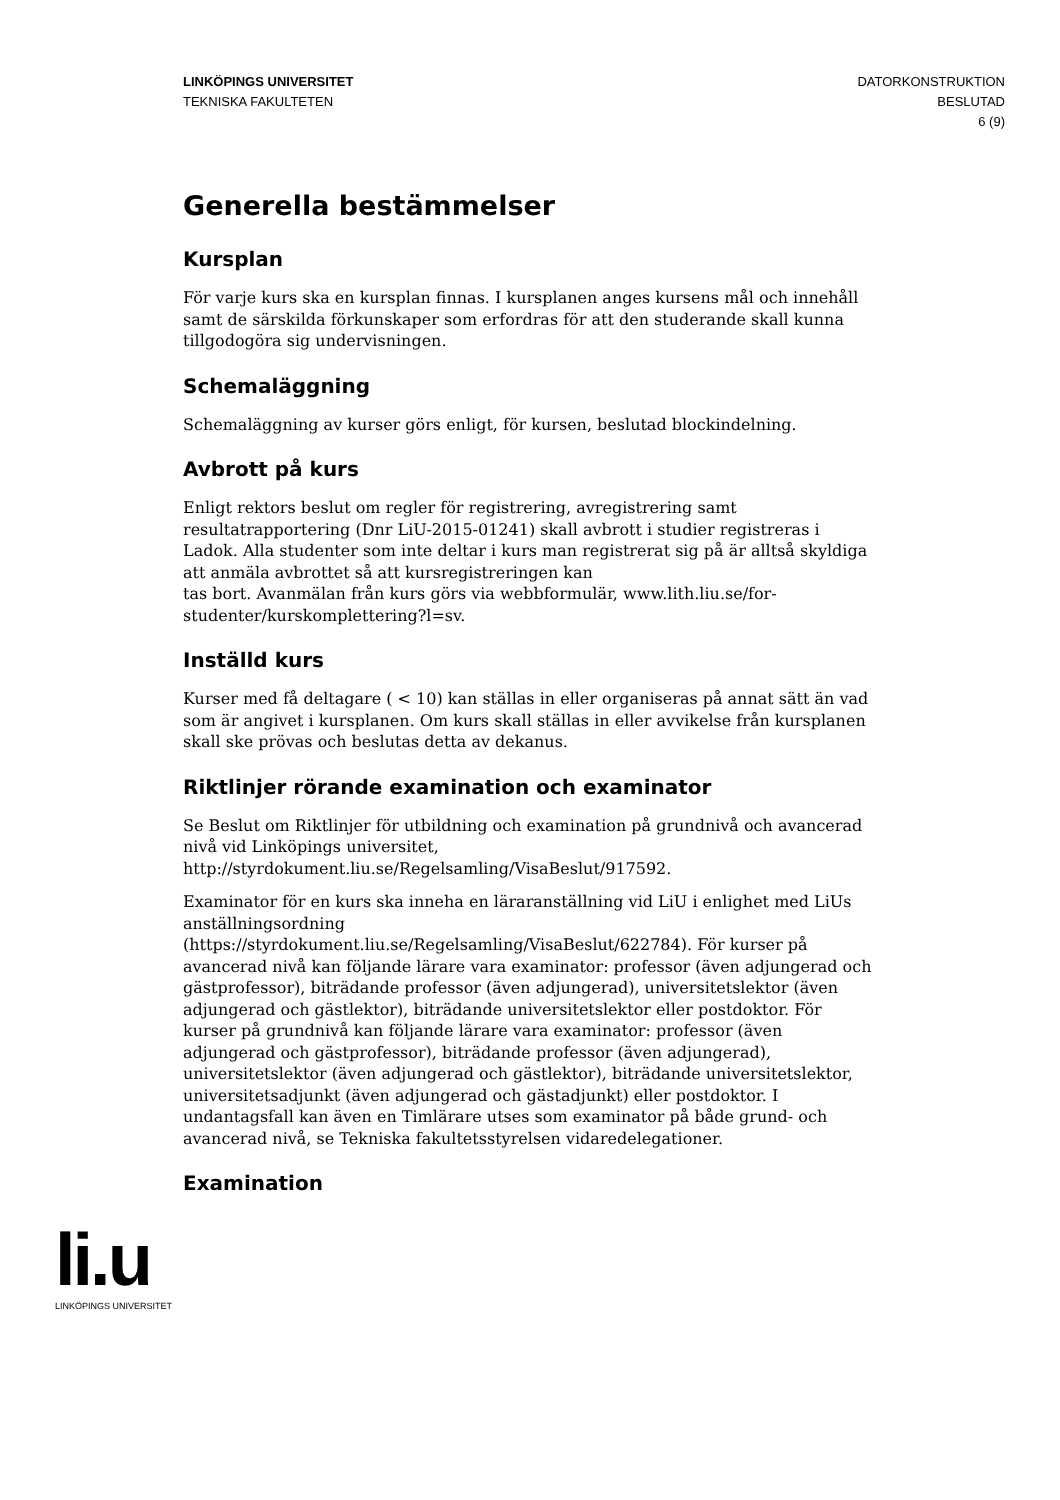LINKÖPINGS UNIVERSITET
TEKNISKA FAKULTETEN
DATORKONSTRUKTION
BESLUTAD
6 (9)
Generella bestämmelser
Kursplan
För varje kurs ska en kursplan finnas. I kursplanen anges kursens mål och innehåll samt de särskilda förkunskaper som erfordras för att den studerande skall kunna tillgodogöra sig undervisningen.
Schemaläggning
Schemaläggning av kurser görs enligt, för kursen, beslutad blockindelning.
Avbrott på kurs
Enligt rektors beslut om regler för registrering, avregistrering samt resultatrapportering (Dnr LiU-2015-01241) skall avbrott i studier registreras i Ladok. Alla studenter som inte deltar i kurs man registrerat sig på är alltså skyldiga att anmäla avbrottet så att kursregistreringen kan
tas bort. Avanmälan från kurs görs via webbformulär, www.lith.liu.se/for-studenter/kurskomplettering?l=sv.
Inställd kurs
Kurser med få deltagare ( < 10) kan ställas in eller organiseras på annat sätt än vad som är angivet i kursplanen. Om kurs skall ställas in eller avvikelse från kursplanen skall ske prövas och beslutas detta av dekanus.
Riktlinjer rörande examination och examinator
Se Beslut om Riktlinjer för utbildning och examination på grundnivå och avancerad nivå vid Linköpings universitet,
http://styrdokument.liu.se/Regelsamling/VisaBeslut/917592.
Examinator för en kurs ska inneha en läraranställning vid LiU i enlighet med LiUs anställningsordning
(https://styrdokument.liu.se/Regelsamling/VisaBeslut/622784). För kurser på avancerad nivå kan följande lärare vara examinator: professor (även adjungerad och gästprofessor), biträdande professor (även adjungerad), universitetslektor (även adjungerad och gästlektor), biträdande universitetslektor eller postdoktor. För kurser på grundnivå kan följande lärare vara examinator: professor (även adjungerad och gästprofessor), biträdande professor (även adjungerad), universitetslektor (även adjungerad och gästlektor), biträdande universitetslektor, universitetsadjunkt (även adjungerad och gästadjunkt) eller postdoktor. I undantagsfall kan även en Timlärare utses som examinator på både grund- och avancerad nivå, se Tekniska fakultetsstyrelsen vidaredelegationer.
Examination
li.u
LINKÖPINGS UNIVERSITET